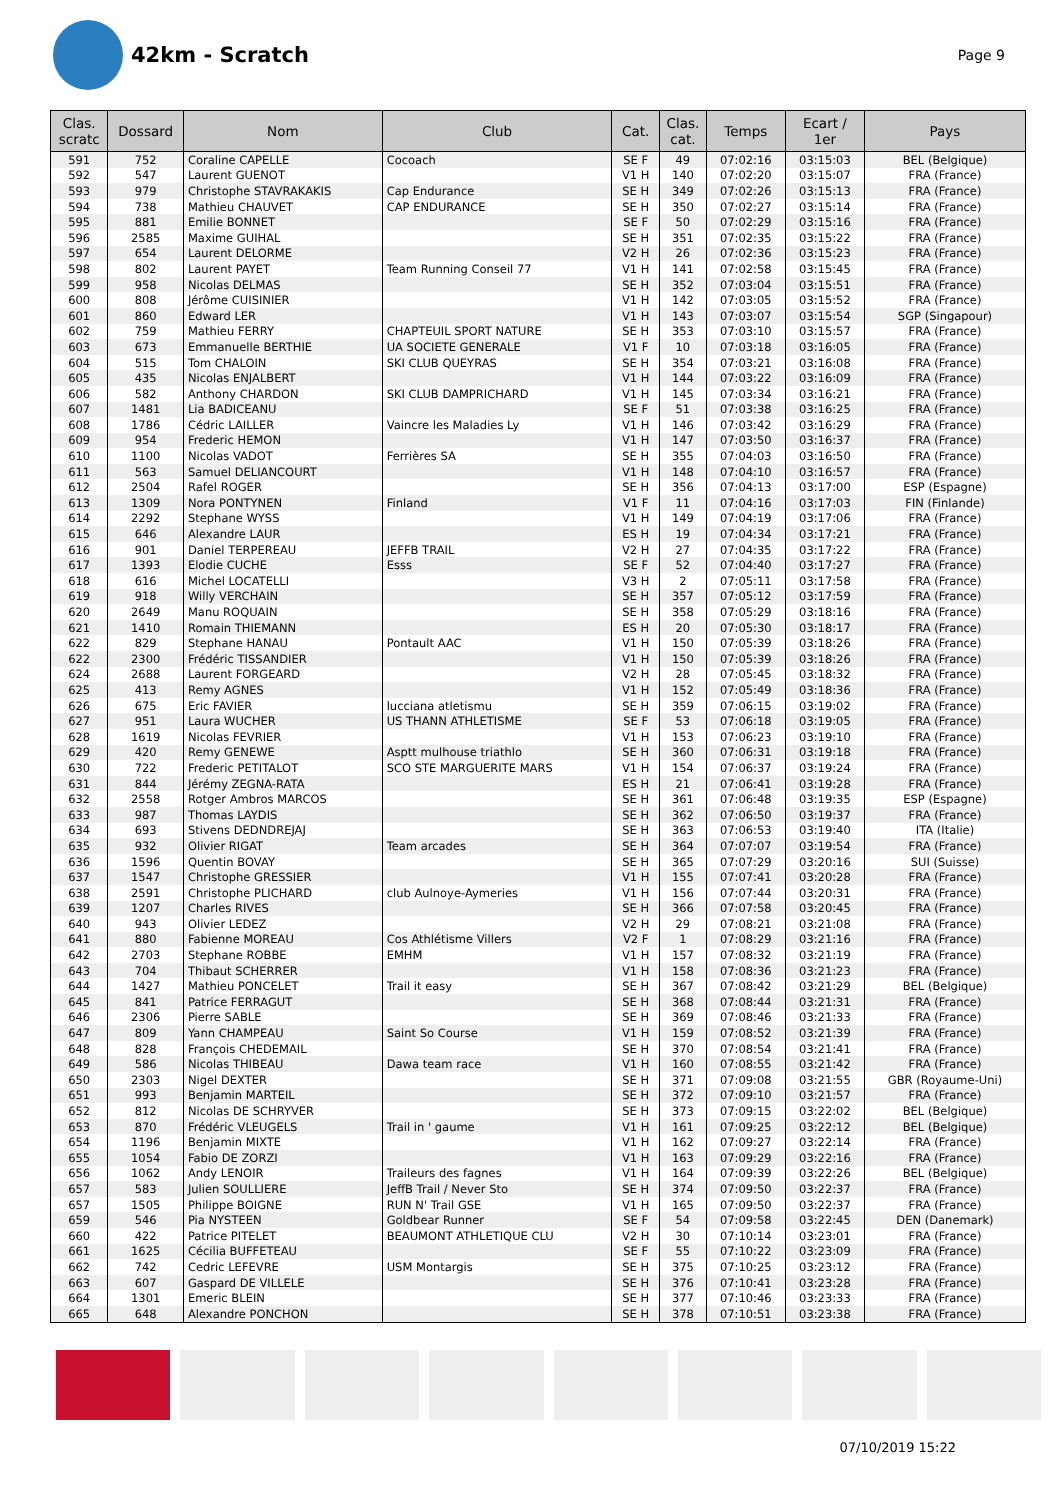42km - Scratch
Page 9
| Clas. scratc | Dossard | Nom | Club | Cat. | Clas. cat. | Temps | Ecart / 1er | Pays |
| --- | --- | --- | --- | --- | --- | --- | --- | --- |
| 591 | 752 | Coraline CAPELLE | Cocoach | SE F | 49 | 07:02:16 | 03:15:03 | BEL (Belgique) |
| 592 | 547 | Laurent GUENOT | | V1 H | 140 | 07:02:20 | 03:15:07 | FRA (France) |
| 593 | 979 | Christophe STAVRAKAKIS | Cap Endurance | SE H | 349 | 07:02:26 | 03:15:13 | FRA (France) |
| 594 | 738 | Mathieu CHAUVET | CAP ENDURANCE | SE H | 350 | 07:02:27 | 03:15:14 | FRA (France) |
| 595 | 881 | Emilie BONNET | | SE F | 50 | 07:02:29 | 03:15:16 | FRA (France) |
| 596 | 2585 | Maxime GUIHAL | | SE H | 351 | 07:02:35 | 03:15:22 | FRA (France) |
| 597 | 654 | Laurent DELORME | | V2 H | 26 | 07:02:36 | 03:15:23 | FRA (France) |
| 598 | 802 | Laurent PAYET | Team Running Conseil 77 | V1 H | 141 | 07:02:58 | 03:15:45 | FRA (France) |
| 599 | 958 | Nicolas DELMAS | | SE H | 352 | 07:03:04 | 03:15:51 | FRA (France) |
| 600 | 808 | Jérôme CUISINIER | | V1 H | 142 | 07:03:05 | 03:15:52 | FRA (France) |
| 601 | 860 | Edward LER | | V1 H | 143 | 07:03:07 | 03:15:54 | SGP (Singapour) |
| 602 | 759 | Mathieu FERRY | CHAPTEUIL SPORT NATURE | SE H | 353 | 07:03:10 | 03:15:57 | FRA (France) |
| 603 | 673 | Emmanuelle BERTHIE | UA SOCIETE GENERALE | V1 F | 10 | 07:03:18 | 03:16:05 | FRA (France) |
| 604 | 515 | Tom CHALOIN | SKI CLUB QUEYRAS | SE H | 354 | 07:03:21 | 03:16:08 | FRA (France) |
| 605 | 435 | Nicolas ENJALBERT | | V1 H | 144 | 07:03:22 | 03:16:09 | FRA (France) |
| 606 | 582 | Anthony CHARDON | SKI CLUB DAMPRICHARD | V1 H | 145 | 07:03:34 | 03:16:21 | FRA (France) |
| 607 | 1481 | Lia BADICEANU | | SE F | 51 | 07:03:38 | 03:16:25 | FRA (France) |
| 608 | 1786 | Cédric LAILLER | Vaincre les Maladies Ly | V1 H | 146 | 07:03:42 | 03:16:29 | FRA (France) |
| 609 | 954 | Frederic HEMON | | V1 H | 147 | 07:03:50 | 03:16:37 | FRA (France) |
| 610 | 1100 | Nicolas VADOT | Ferrières SA | SE H | 355 | 07:04:03 | 03:16:50 | FRA (France) |
| 611 | 563 | Samuel DELIANCOURT | | V1 H | 148 | 07:04:10 | 03:16:57 | FRA (France) |
| 612 | 2504 | Rafel ROGER | | SE H | 356 | 07:04:13 | 03:17:00 | ESP (Espagne) |
| 613 | 1309 | Nora PONTYNEN | Finland | V1 F | 11 | 07:04:16 | 03:17:03 | FIN (Finlande) |
| 614 | 2292 | Stephane WYSS | | V1 H | 149 | 07:04:19 | 03:17:06 | FRA (France) |
| 615 | 646 | Alexandre LAUR | | ES H | 19 | 07:04:34 | 03:17:21 | FRA (France) |
| 616 | 901 | Daniel TERPEREAU | JEFFB TRAIL | V2 H | 27 | 07:04:35 | 03:17:22 | FRA (France) |
| 617 | 1393 | Elodie CUCHE | Esss | SE F | 52 | 07:04:40 | 03:17:27 | FRA (France) |
| 618 | 616 | Michel LOCATELLI | | V3 H | 2 | 07:05:11 | 03:17:58 | FRA (France) |
| 619 | 918 | Willy VERCHAIN | | SE H | 357 | 07:05:12 | 03:17:59 | FRA (France) |
| 620 | 2649 | Manu ROQUAIN | | SE H | 358 | 07:05:29 | 03:18:16 | FRA (France) |
| 621 | 1410 | Romain THIEMANN | | ES H | 20 | 07:05:30 | 03:18:17 | FRA (France) |
| 622 | 829 | Stephane HANAU | Pontault AAC | V1 H | 150 | 07:05:39 | 03:18:26 | FRA (France) |
| 622 | 2300 | Frédéric TISSANDIER | | V1 H | 150 | 07:05:39 | 03:18:26 | FRA (France) |
| 624 | 2688 | Laurent FORGEARD | | V2 H | 28 | 07:05:45 | 03:18:32 | FRA (France) |
| 625 | 413 | Remy AGNES | | V1 H | 152 | 07:05:49 | 03:18:36 | FRA (France) |
| 626 | 675 | Eric FAVIER | lucciana atletismu | SE H | 359 | 07:06:15 | 03:19:02 | FRA (France) |
| 627 | 951 | Laura WUCHER | US THANN ATHLETISME | SE F | 53 | 07:06:18 | 03:19:05 | FRA (France) |
| 628 | 1619 | Nicolas FEVRIER | | V1 H | 153 | 07:06:23 | 03:19:10 | FRA (France) |
| 629 | 420 | Remy GENEWE | Asptt mulhouse triathlo | SE H | 360 | 07:06:31 | 03:19:18 | FRA (France) |
| 630 | 722 | Frederic PETITALOT | SCO STE MARGUERITE MARS | V1 H | 154 | 07:06:37 | 03:19:24 | FRA (France) |
| 631 | 844 | Jérémy ZEGNA-RATA | | ES H | 21 | 07:06:41 | 03:19:28 | FRA (France) |
| 632 | 2558 | Rotger Ambros MARCOS | | SE H | 361 | 07:06:48 | 03:19:35 | ESP (Espagne) |
| 633 | 987 | Thomas LAYDIS | | SE H | 362 | 07:06:50 | 03:19:37 | FRA (France) |
| 634 | 693 | Stivens DEDNDREJAJ | | SE H | 363 | 07:06:53 | 03:19:40 | ITA (Italie) |
| 635 | 932 | Olivier RIGAT | Team arcades | SE H | 364 | 07:07:07 | 03:19:54 | FRA (France) |
| 636 | 1596 | Quentin BOVAY | | SE H | 365 | 07:07:29 | 03:20:16 | SUI (Suisse) |
| 637 | 1547 | Christophe GRESSIER | | V1 H | 155 | 07:07:41 | 03:20:28 | FRA (France) |
| 638 | 2591 | Christophe PLICHARD | club Aulnoye-Aymeries | V1 H | 156 | 07:07:44 | 03:20:31 | FRA (France) |
| 639 | 1207 | Charles RIVES | | SE H | 366 | 07:07:58 | 03:20:45 | FRA (France) |
| 640 | 943 | Olivier LEDEZ | | V2 H | 29 | 07:08:21 | 03:21:08 | FRA (France) |
| 641 | 880 | Fabienne MOREAU | Cos Athlétisme Villers | V2 F | 1 | 07:08:29 | 03:21:16 | FRA (France) |
| 642 | 2703 | Stephane ROBBE | EMHM | V1 H | 157 | 07:08:32 | 03:21:19 | FRA (France) |
| 643 | 704 | Thibaut SCHERRER | | V1 H | 158 | 07:08:36 | 03:21:23 | FRA (France) |
| 644 | 1427 | Mathieu PONCELET | Trail it easy | SE H | 367 | 07:08:42 | 03:21:29 | BEL (Belgique) |
| 645 | 841 | Patrice FERRAGUT | | SE H | 368 | 07:08:44 | 03:21:31 | FRA (France) |
| 646 | 2306 | Pierre SABLE | | SE H | 369 | 07:08:46 | 03:21:33 | FRA (France) |
| 647 | 809 | Yann CHAMPEAU | Saint So Course | V1 H | 159 | 07:08:52 | 03:21:39 | FRA (France) |
| 648 | 828 | François CHEDEMAIL | | SE H | 370 | 07:08:54 | 03:21:41 | FRA (France) |
| 649 | 586 | Nicolas THIBEAU | Dawa team race | V1 H | 160 | 07:08:55 | 03:21:42 | FRA (France) |
| 650 | 2303 | Nigel DEXTER | | SE H | 371 | 07:09:08 | 03:21:55 | GBR (Royaume-Uni) |
| 651 | 993 | Benjamin MARTEIL | | SE H | 372 | 07:09:10 | 03:21:57 | FRA (France) |
| 652 | 812 | Nicolas DE SCHRYVER | | SE H | 373 | 07:09:15 | 03:22:02 | BEL (Belgique) |
| 653 | 870 | Frédéric VLEUGELS | Trail in ' gaume | V1 H | 161 | 07:09:25 | 03:22:12 | BEL (Belgique) |
| 654 | 1196 | Benjamin MIXTE | | V1 H | 162 | 07:09:27 | 03:22:14 | FRA (France) |
| 655 | 1054 | Fabio DE ZORZI | | V1 H | 163 | 07:09:29 | 03:22:16 | FRA (France) |
| 656 | 1062 | Andy LENOIR | Traileurs des fagnes | V1 H | 164 | 07:09:39 | 03:22:26 | BEL (Belgique) |
| 657 | 583 | Julien SOULLIERE | JeffB Trail / Never Sto | SE H | 374 | 07:09:50 | 03:22:37 | FRA (France) |
| 657 | 1505 | Philippe BOIGNE | RUN N' Trail GSE | V1 H | 165 | 07:09:50 | 03:22:37 | FRA (France) |
| 659 | 546 | Pia NYSTEEN | Goldbear Runner | SE F | 54 | 07:09:58 | 03:22:45 | DEN (Danemark) |
| 660 | 422 | Patrice PITELET | BEAUMONT ATHLETIQUE CLU | V2 H | 30 | 07:10:14 | 03:23:01 | FRA (France) |
| 661 | 1625 | Cécilia BUFFETEAU | | SE F | 55 | 07:10:22 | 03:23:09 | FRA (France) |
| 662 | 742 | Cedric LEFEVRE | USM Montargis | SE H | 375 | 07:10:25 | 03:23:12 | FRA (France) |
| 663 | 607 | Gaspard DE VILLELE | | SE H | 376 | 07:10:41 | 03:23:28 | FRA (France) |
| 664 | 1301 | Emeric BLEIN | | SE H | 377 | 07:10:46 | 03:23:33 | FRA (France) |
| 665 | 648 | Alexandre PONCHON | | SE H | 378 | 07:10:51 | 03:23:38 | FRA (France) |
07/10/2019 15:22